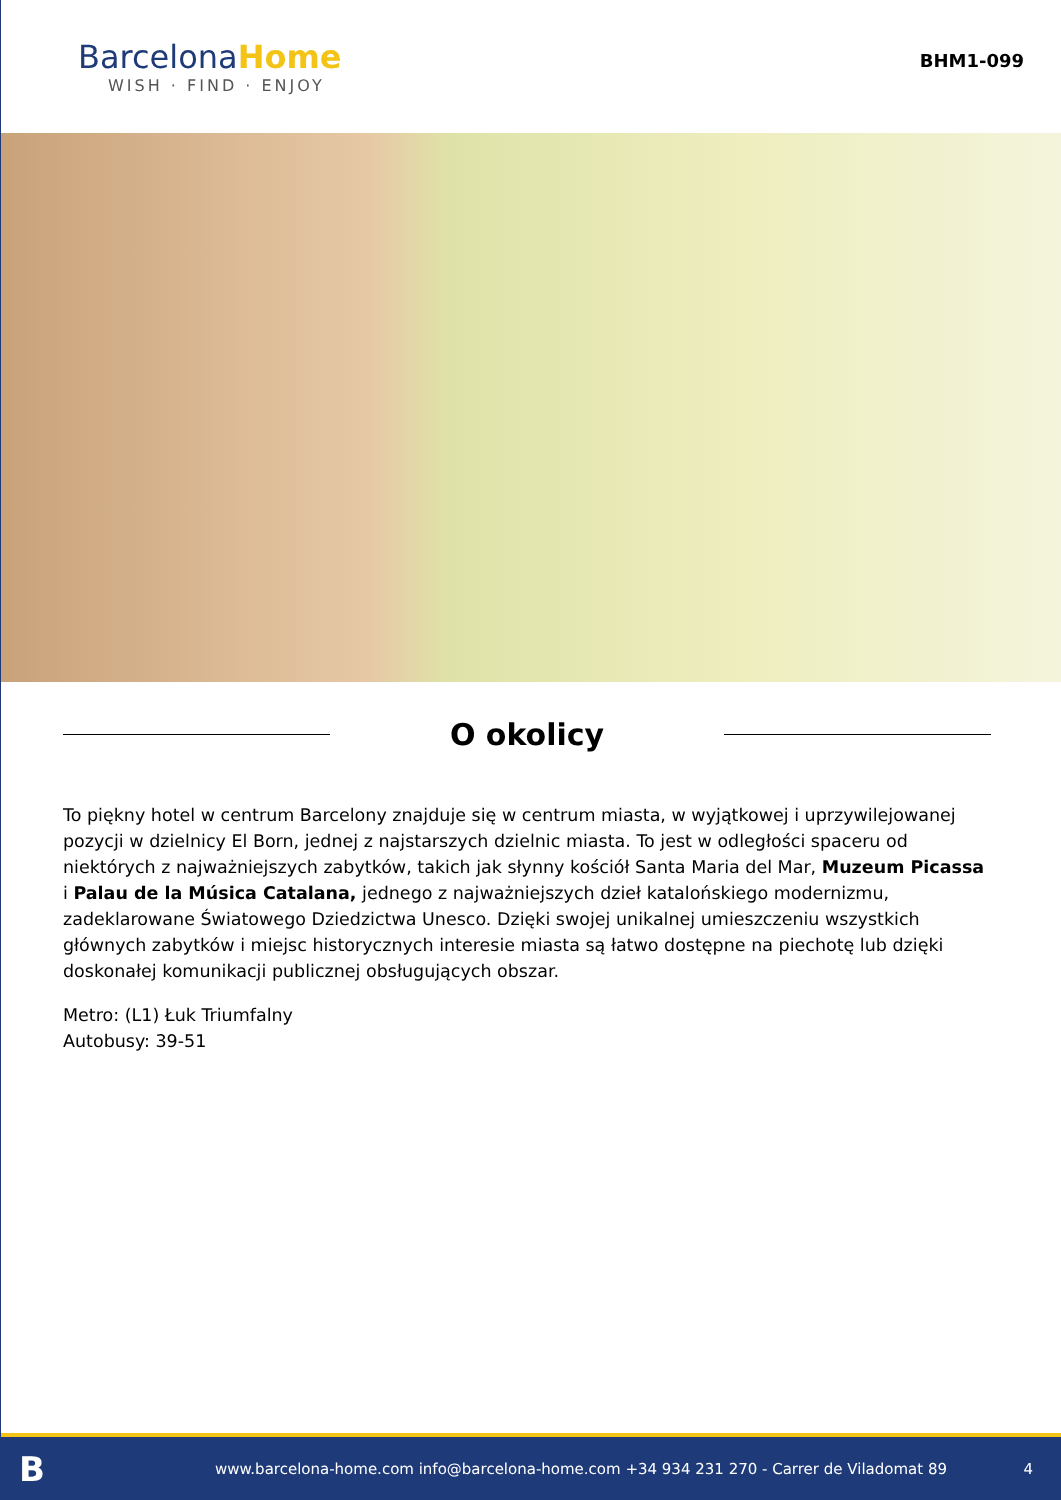BarcelonaHome
WISH · FIND · ENJOY
BHM1-099
O okolicy
To piękny hotel w centrum Barcelony znajduje się w centrum miasta, w wyjątkowej i uprzywilejowanej pozycji w dzielnicy El Born, jednej z najstarszych dzielnic miasta. To jest w odległości spaceru od niektórych z najważniejszych zabytków, takich jak słynny kościół Santa Maria del Mar, Muzeum Picassa i Palau de la Música Catalana, jednego z najważniejszych dzieł katalońskiego modernizmu, zadeklarowane Światowego Dziedzictwa Unesco. Dzięki swojej unikalnej umieszczeniu wszystkich głównych zabytków i miejsc historycznych interesie miasta są łatwo dostępne na piechotę lub dzięki doskonałej komunikacji publicznej obsługujących obszar.
Metro: (L1) Łuk Triumfalny
Autobusy: 39-51
Bwww.barcelona-home.com info@barcelona-home.com +34 934 231 270 - Carrer de Viladomat 89 4